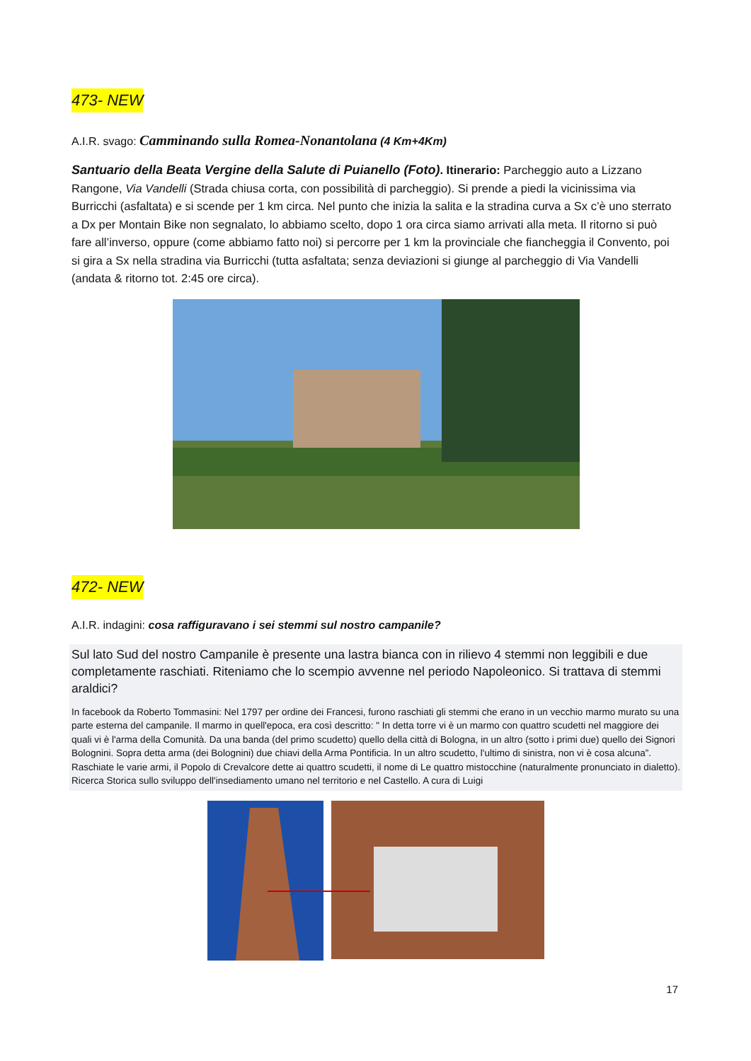473- NEW
A.I.R. svago: Camminando sulla Romea-Nonantolana (4 Km+4Km)
Santuario della Beata Vergine della Salute di Puianello (Foto). Itinerario: Parcheggio auto a Lizzano Rangone, Via Vandelli (Strada chiusa corta, con possibilità di parcheggio). Si prende a piedi la vicinissima via Burricchi (asfaltata) e si scende per 1 km circa. Nel punto che inizia la salita e la stradina curva a Sx c’è uno sterrato a Dx per Montain Bike non segnalato, lo abbiamo scelto, dopo 1 ora circa siamo arrivati alla meta. Il ritorno si può fare all’inverso, oppure (come abbiamo fatto noi) si percorre per 1 km la provinciale che fiancheggia il Convento, poi si gira a Sx nella stradina via Burricchi (tutta asfaltata; senza deviazioni si giunge al parcheggio di Via Vandelli (andata & ritorno tot. 2:45 ore circa).
472- NEW
A.I.R. indagini: cosa raffigurava­no i sei stemmi sul nostro campanile?
Sul lato Sud del nostro Campanile è presente una lastra bianca con in rilievo 4 stemmi non leggibili e due completamente raschiati. Riteniamo che lo scempio avvenne nel periodo Napoleonico. Si trattava di stemmi araldici?
In facebook da Roberto Tommasini: Nel 1797 per ordine dei Francesi, furono raschiati gli stemmi che erano in un vecchio marmo murato su una parte esterna del campanile. Il marmo in quell'epoca, era così descritto: " In detta torre vi è un marmo con quattro scudetti nel maggiore dei quali vi è l'arma della Comunità. Da una banda (del primo scudetto) quello della città di Bologna, in un altro (sotto i primi due) quello dei Signori Bolognini. Sopra detta arma (dei Bolognini) due chiavi della Arma Pontificia. In un altro scudetto, l'ultimo di sinistra, non vi è cosa alcuna”. Raschiate le varie armi, il Popolo di Crevalcore dette ai quattro scudetti, il nome di Le quattro mistocchine (naturalmente pronunciato in dialetto). Ricerca Storica sullo sviluppo dell'insediamento umano nel territorio e nel Castello. A cura di Luigi
17